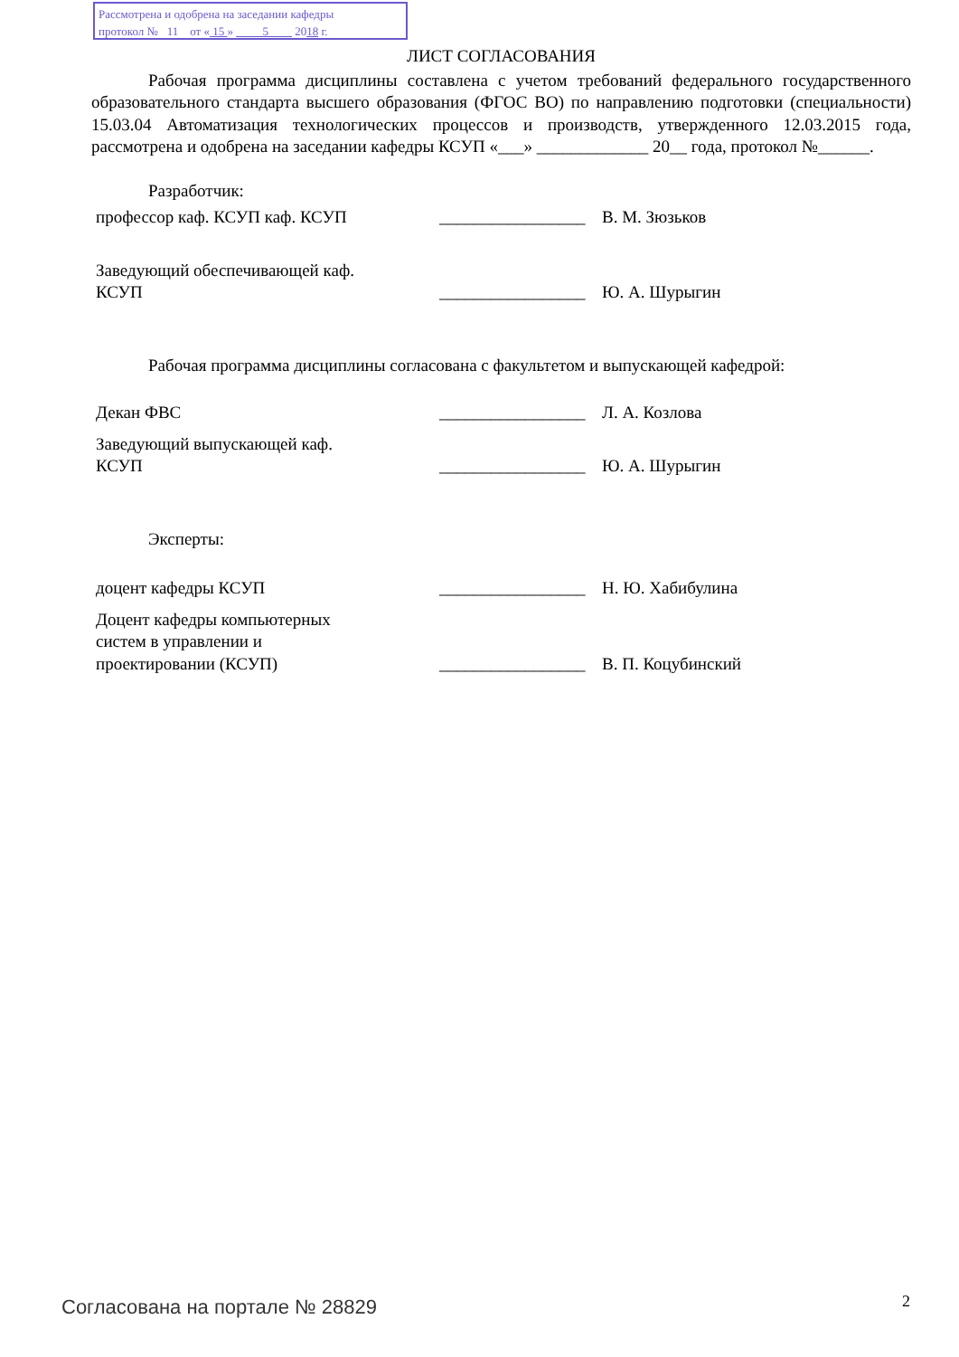Рассмотрена и одобрена на заседании кафедры
протокол № 11 от « 15 » 5 2018 г.
ЛИСТ СОГЛАСОВАНИЯ
Рабочая программа дисциплины составлена с учетом требований федерального государственного образовательного стандарта высшего образования (ФГОС ВО) по направлению подготовки (специальности) 15.03.04 Автоматизация технологических процессов и производств, утвержденного 12.03.2015 года, рассмотрена и одобрена на заседании кафедры КСУП «___» _____________ 20__ года, протокол №______.
Разработчик:
профессор каф. КСУП каф. КСУП _________________
В. М. Зюзьков
Заведующий обеспечивающей каф.
КСУП
_________________
Ю. А. Шурыгин
Рабочая программа дисциплины согласована с факультетом и выпускающей кафедрой:
Декан ФВС _________________
Л. А. Козлова
Заведующий выпускающей каф.
КСУП
_________________
Ю. А. Шурыгин
Эксперты:
доцент кафедры КСУП _________________
Н. Ю. Хабибулина
Доцент кафедры компьютерных
систем в управлении и
проектировании (КСУП)
_________________
В. П. Коцубинский
Согласована на портале № 28829 2